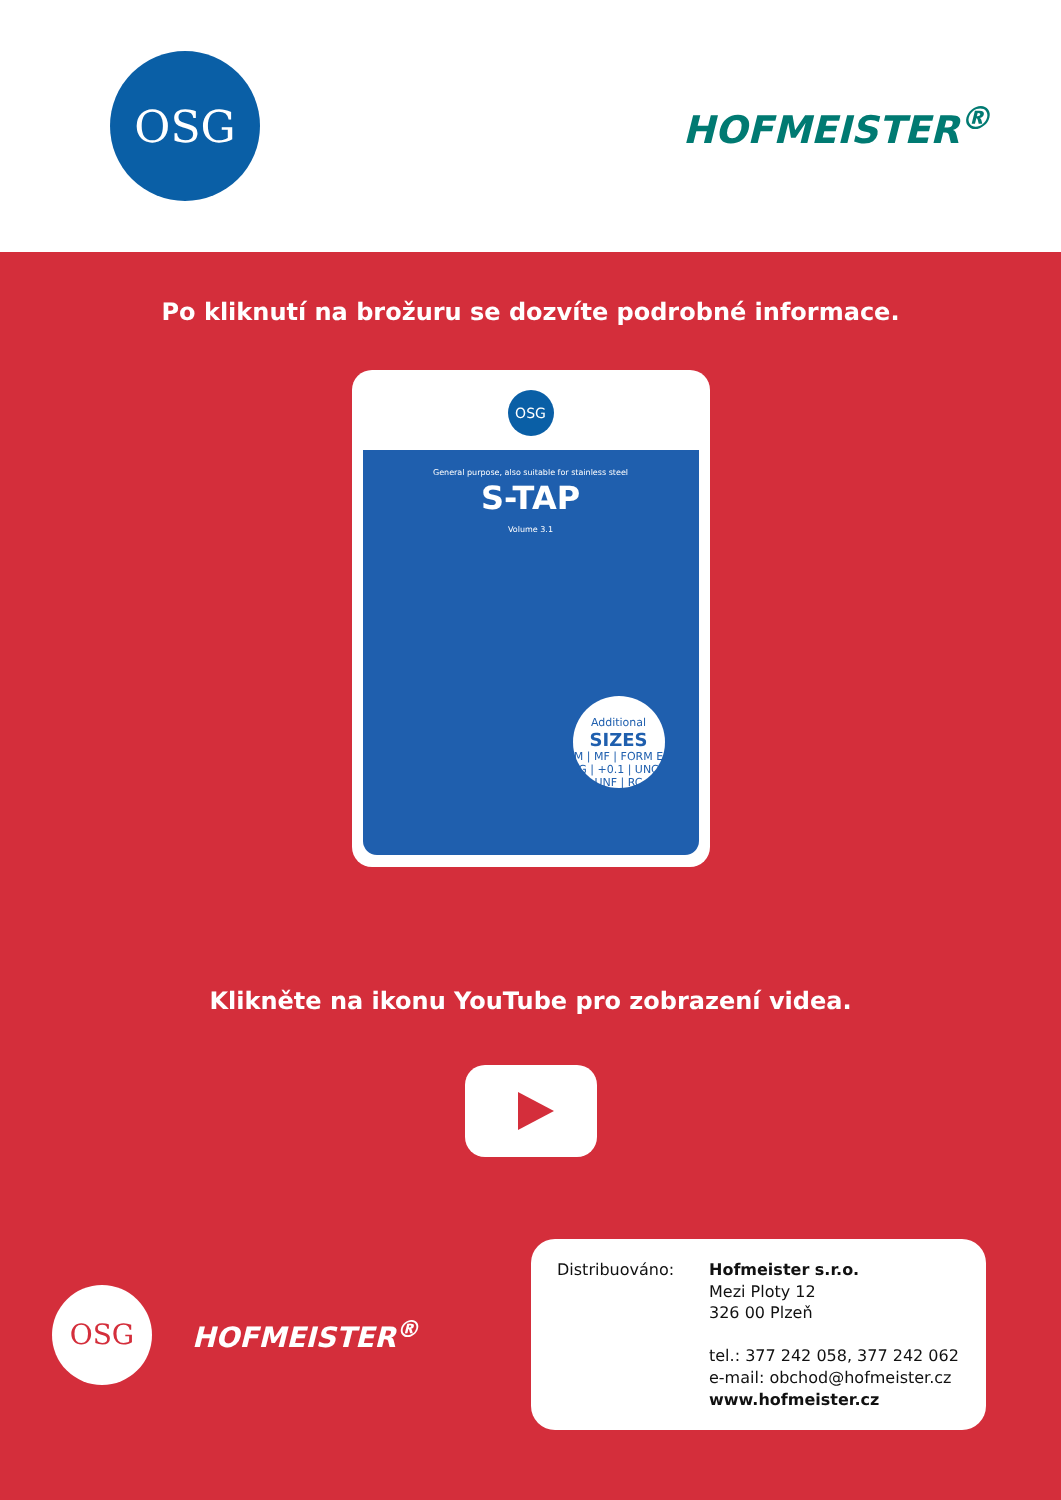OSG
HOFMEISTER<sup>®</sup>
Po kliknutí na brožuru se dozvíte podrobné informace.
OSG
General purpose, also suitable for stainless steel
S-TAP
Volume 3.1
Additional
SIZES
M | MF | FORM E
G | +0.1 | UNC
UNF | RC
Klikněte na ikonu YouTube pro zobrazení videa.
OSG
HOFMEISTER<sup>®</sup>
Distribuováno: Hofmeister s.r.o.
Mezi Ploty 12
326 00 Plzeň
tel.: 377 242 058, 377 242 062
e-mail: obchod@hofmeister.cz
www.hofmeister.cz